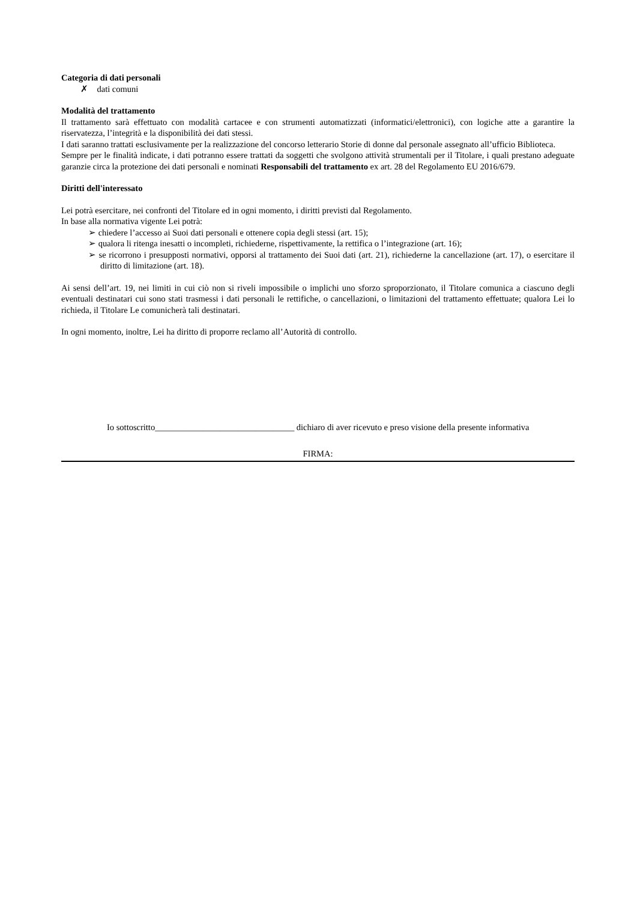Categoria di dati personali
✗ dati comuni
Modalità del trattamento
Il trattamento sarà effettuato con modalità cartacee e con strumenti automatizzati (informatici/elettronici), con logiche atte a garantire la riservatezza, l’integrità e la disponibilità dei dati stessi.
I dati saranno trattati esclusivamente per la realizzazione del concorso letterario Storie di donne dal personale assegnato all’ufficio Biblioteca.
Sempre per le finalità indicate, i dati potranno essere trattati da soggetti che svolgono attività strumentali per il Titolare, i quali prestano adeguate garanzie circa la protezione dei dati personali e nominati Responsabili del trattamento ex art. 28 del Regolamento EU 2016/679.
Diritti dell'interessato
Lei potrà esercitare, nei confronti del Titolare ed in ogni momento, i diritti previsti dal Regolamento.
In base alla normativa vigente Lei potrà:
➢ chiedere l’accesso ai Suoi dati personali e ottenere copia degli stessi (art. 15);
➢ qualora li ritenga inesatti o incompleti, richiederne, rispettivamente, la rettifica o l’integrazione (art. 16);
➢ se ricorrono i presupposti normativi, opporsi al trattamento dei Suoi dati (art. 21), richiederne la cancellazione (art. 17), o esercitare il diritto di limitazione (art. 18).
Ai sensi dell’art. 19, nei limiti in cui ciò non si riveli impossibile o implichi uno sforzo sproporzionato, il Titolare comunica a ciascuno degli eventuali destinatari cui sono stati trasmessi i dati personali le rettifiche, o cancellazioni, o limitazioni del trattamento effettuate; qualora Lei lo richieda, il Titolare Le comunicherà tali destinatari.
In ogni momento, inoltre, Lei ha diritto di proporre reclamo all’Autorità di controllo.
Io sottoscritto________________________________ dichiaro di aver ricevuto e preso visione della presente informativa
FIRMA: